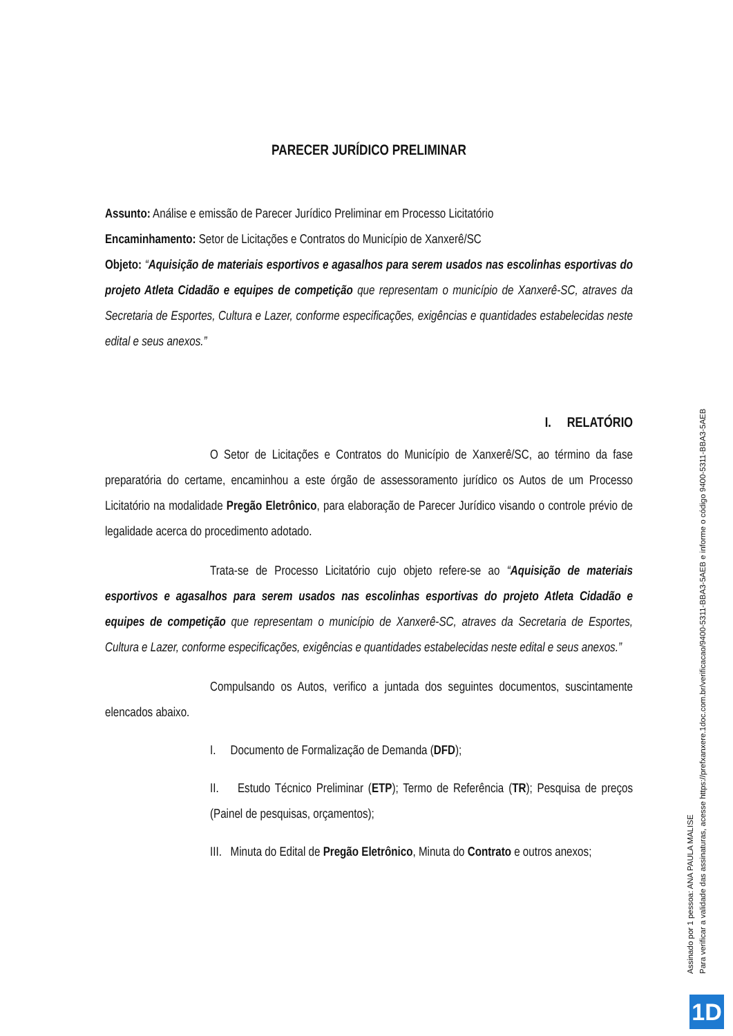PARECER JURÍDICO PRELIMINAR
Assunto: Análise e emissão de Parecer Jurídico Preliminar em Processo Licitatório
Encaminhamento: Setor de Licitações e Contratos do Município de Xanxerê/SC
Objeto: “Aquisição de materiais esportivos e agasalhos para serem usados nas escolinhas esportivas do projeto Atleta Cidadão e equipes de competição que representam o município de Xanxerê-SC, atraves da Secretaria de Esportes, Cultura e Lazer, conforme especificações, exigências e quantidades estabelecidas neste edital e seus anexos.”
I. RELATÓRIO
O Setor de Licitações e Contratos do Município de Xanxerê/SC, ao término da fase preparatória do certame, encaminhou a este órgão de assessoramento jurídico os Autos de um Processo Licitatório na modalidade Pregão Eletrônico, para elaboração de Parecer Jurídico visando o controle prévio de legalidade acerca do procedimento adotado.
Trata-se de Processo Licitatório cujo objeto refere-se ao “Aquisição de materiais esportivos e agasalhos para serem usados nas escolinhas esportivas do projeto Atleta Cidadão e equipes de competição que representam o município de Xanxerê-SC, atraves da Secretaria de Esportes, Cultura e Lazer, conforme especificações, exigências e quantidades estabelecidas neste edital e seus anexos.”
Compulsando os Autos, verifico a juntada dos seguintes documentos, suscintamente elencados abaixo.
I. Documento de Formalização de Demanda (DFD);
II. Estudo Técnico Preliminar (ETP); Termo de Referência (TR); Pesquisa de preços (Painel de pesquisas, orçamentos);
III. Minuta do Edital de Pregão Eletrônico, Minuta do Contrato e outros anexos;
Assinado por 1 pessoa: ANA PAULA MALISE
Para verificar a validade das assinaturas, acesse https://prefxanxere.1doc.com.br/verificacao/9400-5311-BBA3-5AEB e informe o código 9400-5311-BBA3-5AEB
1D